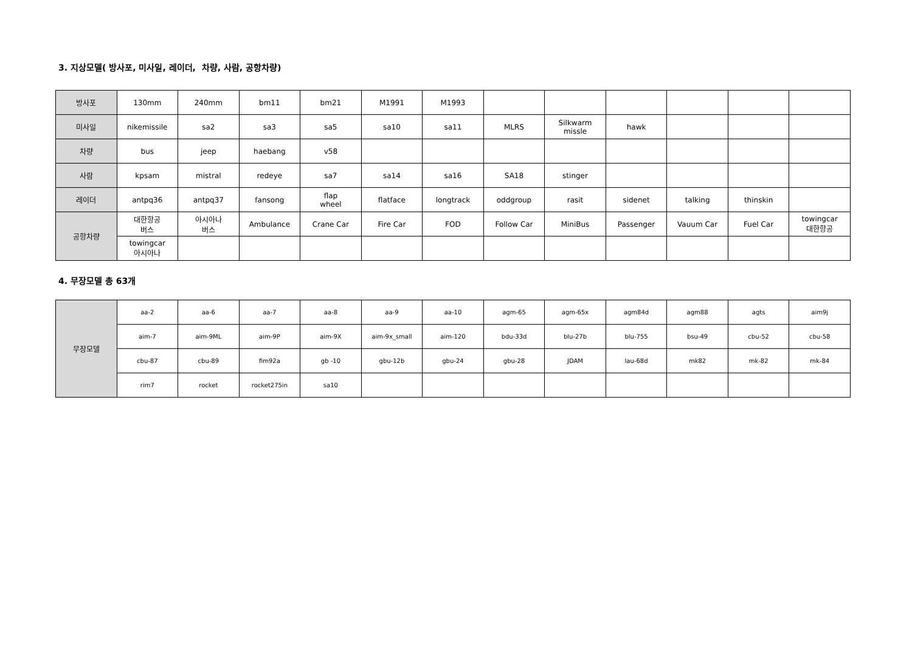3. 지상모델( 방사포, 미사일, 레이더, 차량, 사람, 공항차량)
| 방사포 | 130mm | 240mm | bm11 | bm21 | M1991 | M1993 | | | | | | |
| 미사일 | nikemissile | sa2 | sa3 | sa5 | sa10 | sa11 | MLRS | Silkwarm missle | hawk | | | |
| 차량 | bus | jeep | haebang | v58 | | | | | | | | |
| 사람 | kpsam | mistral | redeye | sa7 | sa14 | sa16 | SA18 | stinger | | | | |
| 레이더 | antpq36 | antpq37 | fansong | flap wheel | flatface | longtrack | oddgroup | rasit | sidenet | talking | thinskin | |
| 공항차량 | 대한항공 버스 | 아시아나 버스 | Ambulance | Crane Car | Fire Car | FOD | Follow Car | MiniBus | Passenger | Vauum Car | Fuel Car | towingcar 대한항공 |
| | towingcar 아시아나 | | | | | | | | | | | |
4. 무장모델 총 63개
| 무장모델 | aa-2 | aa-6 | aa-7 | aa-8 | aa-9 | aa-10 | agm-65 | agm-65x | agm84d | agm88 | agts | aim9j |
| | aim-7 | aim-9ML | aim-9P | aim-9X | aim-9x_small | aim-120 | bdu-33d | blu-27b | blu-755 | bsu-49 | cbu-52 | cbu-58 |
| | cbu-87 | cbu-89 | fim92a | gb -10 | gbu-12b | gbu-24 | gbu-28 | JDAM | lau-68d | mk82 | mk-82 | mk-84 |
| | rim7 | rocket | rocket275in | sa10 | | | | | | | | |